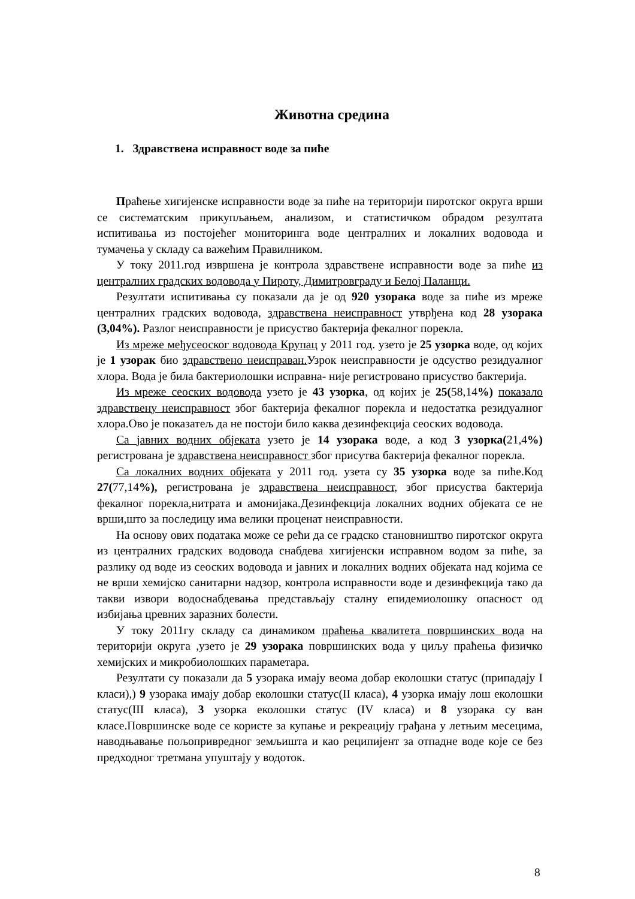Животна средина
1. Здравствена исправност воде за пиће
Праћење хигијенске исправности воде за пиће на територији пиротског округа врши се систематским прикупљањем, анализом, и статистичком обрадом резултата испитивања из постојећег мониторинга воде централних и локалних водовода и тумачења у складу са важећим Правилником.
У току 2011.год извршена је контрола здравствене исправности воде за пиће из централних градских водовода у Пироту, Димитровграду и Белој Паланци.
Резултати испитивања су показали да је од 920 узорака воде за пиће из мреже централних градских водовода, здравствена неисправност утврђена код 28 узорака (3,04%). Разлог неисправности је присуство бактерија фекалног порекла.
Из мреже међусеоског водовода Крупац у 2011 год. узето је 25 узорка воде, од којих је 1 узорак био здравствено неисправан. Узрок неисправности је одсуство резидуалног хлора. Вода је била бактериолошки исправна- није регистровано присуство бактерија.
Из мреже сеоских водовода узето је 43 узорка, од којих је 25(58,14%) показало здравствену неисправност због бактерија фекалног порекла и недостатка резидуалног хлора.Ово је показатељ да не постоји било каква дезинфекција сеоских водовода.
Са јавних водних објеката узето је 14 узорака воде, а код 3 узорка(21,4%) регистрована је здравствена неисправност због присутва бактерија фекалног порекла.
Са локалних водних објеката у 2011 год. узета су 35 узорка воде за пиће.Код 27(77,14%), регистрована је здравствена неисправност, због присуства бактерија фекалног порекла,нитрата и амонијака.Дезинфекција локалних водних објеката се не врши,што за последицу има велики проценат неисправности.
На основу ових података може се рећи да се градско становништво пиротског округа из централних градских водовода снабдева хигијенски исправном водом за пиће, за разлику од воде из сеоских водовода и јавних и локалних водних објеката над којима се не врши хемијско санитарни надзор, контрола исправности воде и дезинфекција тако да такви извори водоснабдевања представљају сталну епидемиолошку опасност од избијања цревних заразних болести.
У току 2011гу складу са динамиком праћења квалитета површинских вода на територији округа ,узето је 29 узорака површинских вода у циљу праћења физичко хемијских и микробиолошких параметара.
Резултати су показали да 5 узорака имају веома добар еколошки статус (припадају I класи),) 9 узорака имају добар еколошки статус(II класа), 4 узорка имају лош еколошки статус(III класа), 3 узорка еколошки статус (IV класа) и 8 узорака су ван класе.Површинске воде се користе за купање и рекреацију грађана у летњим месецима, наводњавање пољопривредног земљишта и као реципијент за отпадне воде које се без предходног третмана упуштају у водоток.
8